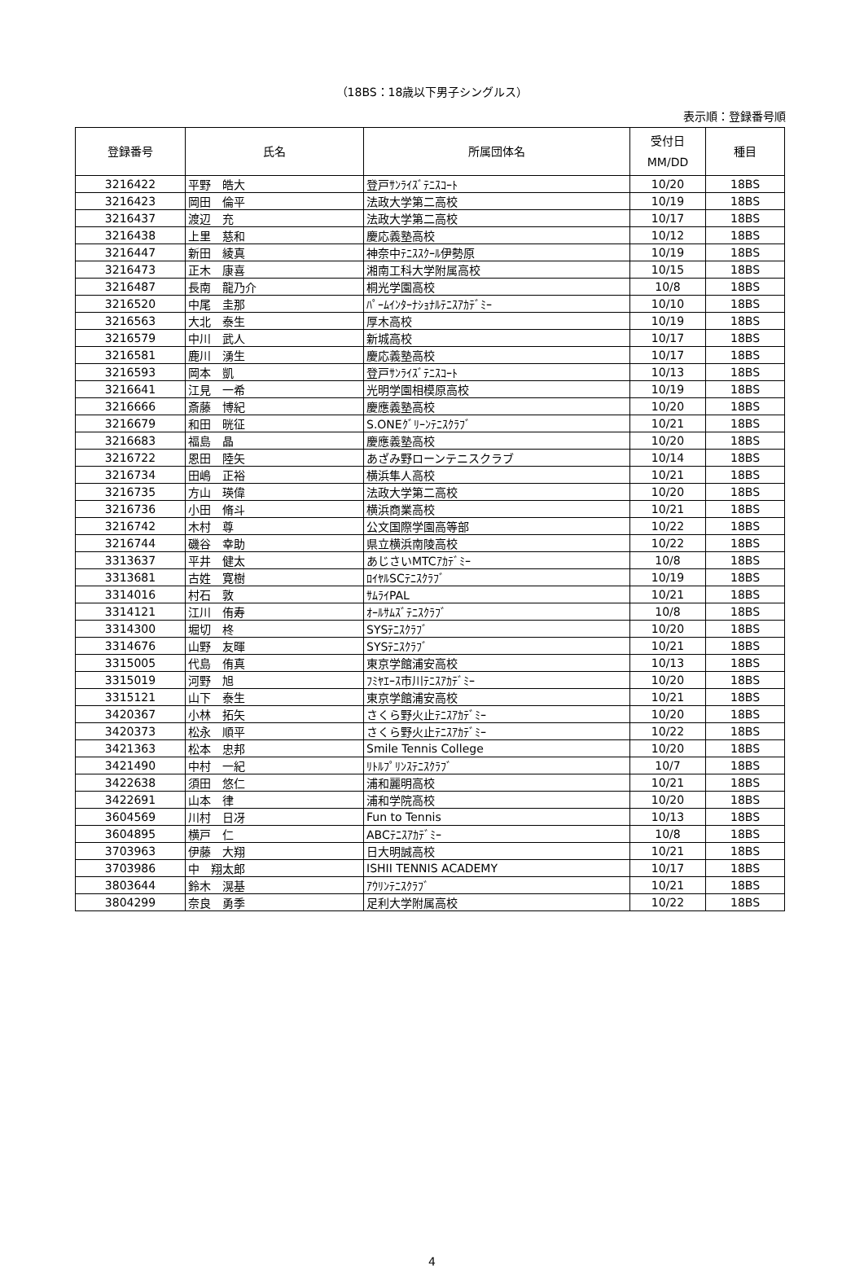（18BS：18歳以下男子シングルス）
表示順：登録番号順
| 登録番号 | 氏名 | 所属団体名 | 受付日 MM/DD | 種目 |
| --- | --- | --- | --- | --- |
| 3216422 | 平野 皓大 | 登戸ｻﾝﾗｲｽﾞﾃﾆｽｺｰﾄ | 10/20 | 18BS |
| 3216423 | 岡田 倫平 | 法政大学第二高校 | 10/19 | 18BS |
| 3216437 | 渡辺 充 | 法政大学第二高校 | 10/17 | 18BS |
| 3216438 | 上里 慈和 | 慶応義塾高校 | 10/12 | 18BS |
| 3216447 | 新田 綾真 | 神奈中ﾃﾆｽｽｸｰﾙ伊勢原 | 10/19 | 18BS |
| 3216473 | 正木 康喜 | 湘南工科大学附属高校 | 10/15 | 18BS |
| 3216487 | 長南 龍乃介 | 桐光学園高校 | 10/8 | 18BS |
| 3216520 | 中尾 圭那 | ﾊﾟｰﾑｲﾝﾀｰﾅｼｮﾅﾙﾃﾆｽｱｶﾃﾞﾐｰ | 10/10 | 18BS |
| 3216563 | 大北 泰生 | 厚木高校 | 10/19 | 18BS |
| 3216579 | 中川 武人 | 新城高校 | 10/17 | 18BS |
| 3216581 | 鹿川 湧生 | 慶応義塾高校 | 10/17 | 18BS |
| 3216593 | 岡本 凱 | 登戸ｻﾝﾗｲｽﾞﾃﾆｽｺｰﾄ | 10/13 | 18BS |
| 3216641 | 江見 一希 | 光明学園相模原高校 | 10/19 | 18BS |
| 3216666 | 斎藤 博紀 | 慶應義塾高校 | 10/20 | 18BS |
| 3216679 | 和田 晄征 | S.ONEｸﾞﾘｰﾝﾃﾆｽｸﾗﾌﾞ | 10/21 | 18BS |
| 3216683 | 福島 晶 | 慶應義塾高校 | 10/20 | 18BS |
| 3216722 | 恩田 陸矢 | あざみ野ローンテニスクラブ | 10/14 | 18BS |
| 3216734 | 田嶋 正裕 | 横浜隼人高校 | 10/21 | 18BS |
| 3216735 | 方山 瑛偉 | 法政大学第二高校 | 10/20 | 18BS |
| 3216736 | 小田 脩斗 | 横浜商業高校 | 10/21 | 18BS |
| 3216742 | 木村 尊 | 公文国際学園高等部 | 10/22 | 18BS |
| 3216744 | 磯谷 幸助 | 県立横浜南陵高校 | 10/22 | 18BS |
| 3313637 | 平井 健太 | あじさいMTCｱｶﾃﾞﾐｰ | 10/8 | 18BS |
| 3313681 | 古姓 寛樹 | ﾛｲﾔﾙSCﾃﾆｽｸﾗﾌﾞ | 10/19 | 18BS |
| 3314016 | 村石 敦 | ｻﾑﾗｲPAL | 10/21 | 18BS |
| 3314121 | 江川 侑寿 | ｵｰﾙｻﾑｽﾞﾃﾆｽｸﾗﾌﾞ | 10/8 | 18BS |
| 3314300 | 堀切 柊 | SYSﾃﾆｽｸﾗﾌﾞ | 10/20 | 18BS |
| 3314676 | 山野 友暉 | SYSﾃﾆｽｸﾗﾌﾞ | 10/21 | 18BS |
| 3315005 | 代島 侑真 | 東京学館浦安高校 | 10/13 | 18BS |
| 3315019 | 河野 旭 | ﾌﾐﾔｴｰｽ市川ﾃﾆｽｱｶﾃﾞﾐｰ | 10/20 | 18BS |
| 3315121 | 山下 泰生 | 東京学館浦安高校 | 10/21 | 18BS |
| 3420367 | 小林 拓矢 | さくら野火止ﾃﾆｽｱｶﾃﾞﾐｰ | 10/20 | 18BS |
| 3420373 | 松永 順平 | さくら野火止ﾃﾆｽｱｶﾃﾞﾐｰ | 10/22 | 18BS |
| 3421363 | 松本 忠邦 | Smile Tennis College | 10/20 | 18BS |
| 3421490 | 中村 一紀 | ﾘﾄﾙﾌﾟﾘﾝｽﾃﾆｽｸﾗﾌﾞ | 10/7 | 18BS |
| 3422638 | 須田 悠仁 | 浦和麗明高校 | 10/21 | 18BS |
| 3422691 | 山本 律 | 浦和学院高校 | 10/20 | 18BS |
| 3604569 | 川村 日冴 | Fun to Tennis | 10/13 | 18BS |
| 3604895 | 横戸 仁 | ABCﾃﾆｽｱｶﾃﾞﾐｰ | 10/8 | 18BS |
| 3703963 | 伊藤 大翔 | 日大明誠高校 | 10/21 | 18BS |
| 3703986 | 中 翔太郎 | ISHII TENNIS ACADEMY | 10/17 | 18BS |
| 3803644 | 鈴木 滉基 | ｱｳﾘﾝﾃﾆｽｸﾗﾌﾞ | 10/21 | 18BS |
| 3804299 | 奈良 勇季 | 足利大学附属高校 | 10/22 | 18BS |
4